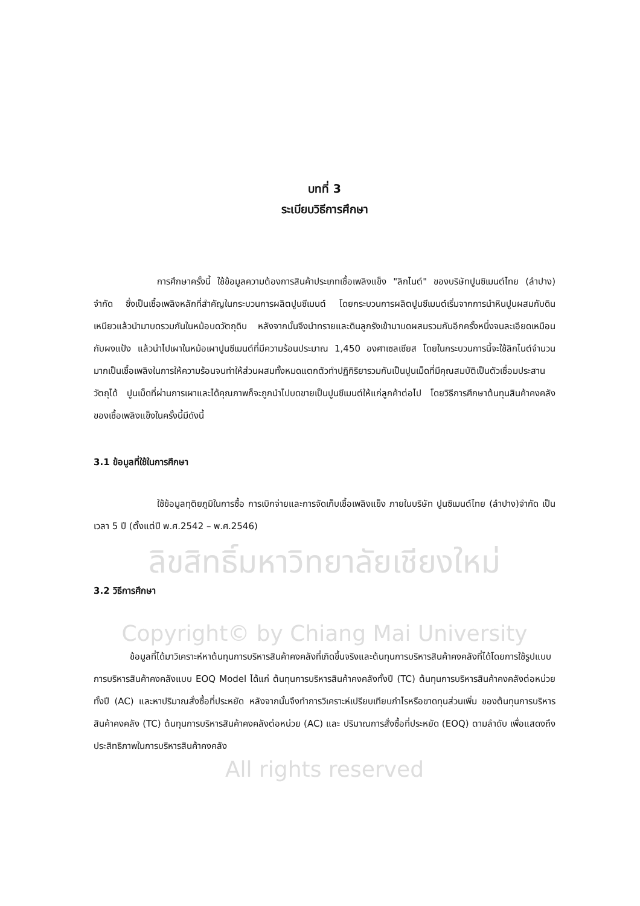บทที่ 3
ระเบียบวิธีการศึกษา
การศึกษาครั้งนี้ ใช้ข้อมูลความต้องการสินค้าประเภทเชื้อเพลิงแข็ง "ลิกไนต์" ของบริษัทปูนซิเมนต์ไทย (ลำปาง) จำกัด ซึ่งเป็นเชื้อเพลิงหลักที่สำคัญในกระบวนการผลิตปูนซีเมนต์ โดยกระบวนการผลิตปูนซีเมนต์เริ่มจากการนำหินปูนผสมกับดินเหนียวแล้วนำมาบดรวมกันในหม้อบดวัตถุดิบ หลังจากนั้นจึงนำทรายและดินลูกรังเข้ามาบดผสมรวมกันอีกครั้งหนึ่งจนละเอียดเหมือนกับผงแป้ง แล้วนำไปเผาในหม้อเผาปูนซีเมนต์ที่มีความร้อนประมาณ 1,450 องศาเซลเซียส โดยในกระบวนการนี้จะใช้ลิกไนต์จำนวนมากเป็นเชื้อเพลิงในการให้ความร้อนจนทำให้ส่วนผสมทั้งหมดแตกตัวทำปฏิกิริยารวมกันเป็นปูนเม็ดที่มีคุณสมบัติเป็นตัวเชื่อมประสานวัตถุได้ ปูนเม็ดที่ผ่านการเผาและได้คุณภาพก็จะถูกนำไปบดขายเป็นปูนซีเมนต์ให้แก่ลูกค้าต่อไป โดยวิธีการศึกษาต้นทุนสินค้าคงคลังของเชื้อเพลิงแข็งในครั้งนี้มีดังนี้
3.1 ข้อมูลที่ใช้ในการศึกษา
ใช้ข้อมูลทุติยภูมิในการซื้อ การเบิกจ่ายและการจัดเก็บเชื้อเพลิงแข็ง ภายในบริษัท ปูนซิเมนต์ไทย (ลำปาง)จำกัด เป็นเวลา 5 ปี (ตั้งแต่ปี พ.ศ.2542 – พ.ศ.2546)
ลิขสิทธิ์มหาวิทยาลัยเชียงใหม่
3.2 วิธีการศึกษา
Copyright© by Chiang Mai University
ข้อมูลที่ได้มาวิเคราะห์หาต้นทุนการบริหารสินค้าคงคลังที่เกิดขึ้นจริงและต้นทุนการบริหารสินค้าคงคลังที่ได้โดยการใช้รูปแบบการบริหารสินค้าคงคลังแบบ EOQ Model ได้แก่ ต้นทุนการบริหารสินค้าคงคลังทั้งปี (TC) ต้นทุนการบริหารสินค้าคงคลังต่อหน่วยทั้งปี (AC) และหาปริมาณสั่งซื้อที่ประหยัด หลังจากนั้นจึงทำการวิเคราะห์เปรียบเทียบกำไรหรือขาดทุนส่วนเพิ่ม ของต้นทุนการบริหารสินค้าคงคลัง (TC) ต้นทุนการบริหารสินค้าคงคลังต่อหน่วย (AC) และ ปริมาณการสั่งซื้อที่ประหยัด (EOQ) ตามลำดับ เพื่อแสดงถึงประสิทธิภาพในการบริหารสินค้าคงคลัง
All rights reserved